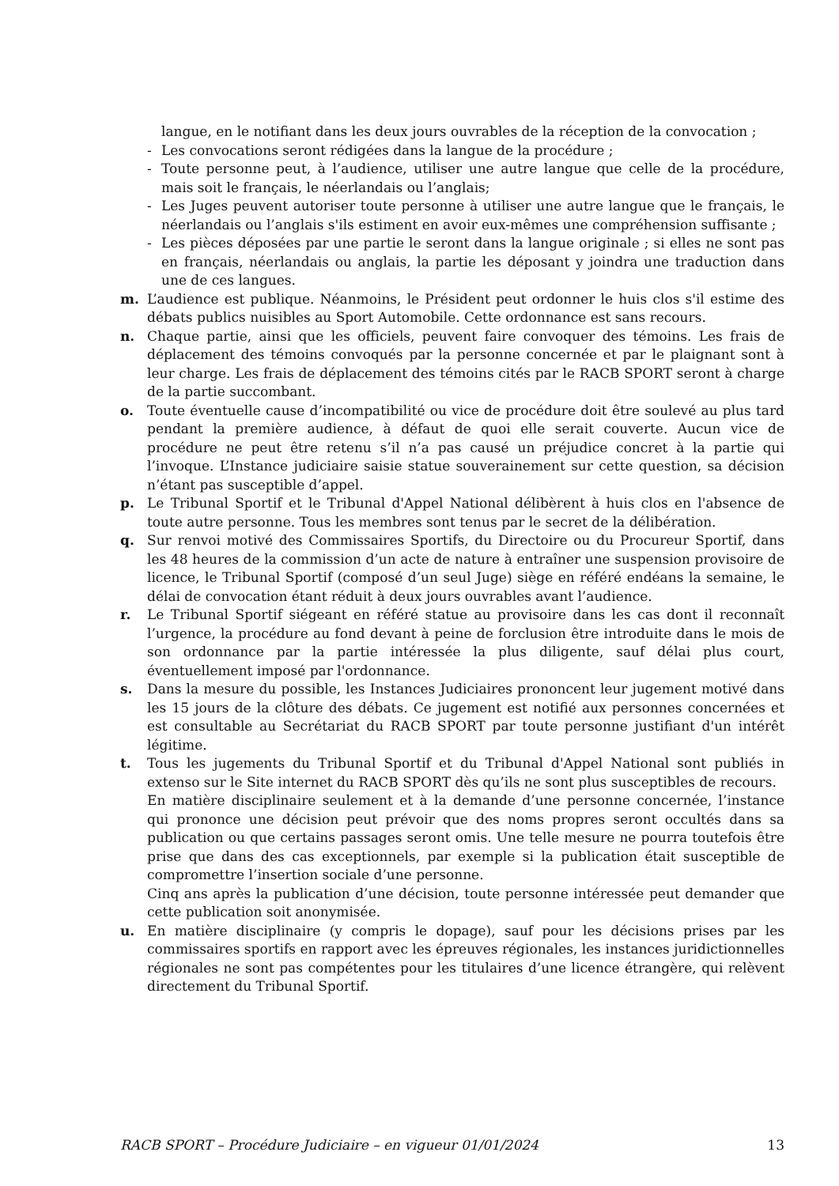langue, en le notifiant dans les deux jours ouvrables de la réception de la convocation ;
- Les convocations seront rédigées dans la langue de la procédure ;
- Toute personne peut, à l’audience, utiliser une autre langue que celle de la procédure, mais soit le français, le néerlandais ou l’anglais;
- Les Juges peuvent autoriser toute personne à utiliser une autre langue que le français, le néerlandais ou l’anglais s'ils estiment en avoir eux-mêmes une compréhension suffisante ;
- Les pièces déposées par une partie le seront dans la langue originale ; si elles ne sont pas en français, néerlandais ou anglais, la partie les déposant y joindra une traduction dans une de ces langues.
m. L’audience est publique. Néanmoins, le Président peut ordonner le huis clos s'il estime des débats publics nuisibles au Sport Automobile. Cette ordonnance est sans recours.
n. Chaque partie, ainsi que les officiels, peuvent faire convoquer des témoins. Les frais de déplacement des témoins convoqués par la personne concernée et par le plaignant sont à leur charge. Les frais de déplacement des témoins cités par le RACB SPORT seront à charge de la partie succombant.
o. Toute éventuelle cause d’incompatibilité ou vice de procédure doit être soulevé au plus tard pendant la première audience, à défaut de quoi elle serait couverte. Aucun vice de procédure ne peut être retenu s’il n’a pas causé un préjudice concret à la partie qui l’invoque. L’Instance judiciaire saisie statue souverainement sur cette question, sa décision n’étant pas susceptible d’appel.
p. Le Tribunal Sportif et le Tribunal d'Appel National délibèrent à huis clos en l'absence de toute autre personne. Tous les membres sont tenus par le secret de la délibération.
q. Sur renvoi motivé des Commissaires Sportifs, du Directoire ou du Procureur Sportif, dans les 48 heures de la commission d’un acte de nature à entraîner une suspension provisoire de licence, le Tribunal Sportif (composé d’un seul Juge) siège en référé endéans la semaine, le délai de convocation étant réduit à deux jours ouvrables avant l’audience.
r. Le Tribunal Sportif siégeant en référé statue au provisoire dans les cas dont il reconnaît l’urgence, la procédure au fond devant à peine de forclusion être introduite dans le mois de son ordonnance par la partie intéressée la plus diligente, sauf délai plus court, éventuellement imposé par l'ordonnance.
s. Dans la mesure du possible, les Instances Judiciaires prononcent leur jugement motivé dans les 15 jours de la clôture des débats. Ce jugement est notifié aux personnes concernées et est consultable au Secrétariat du RACB SPORT par toute personne justifiant d'un intérêt légitime.
t. Tous les jugements du Tribunal Sportif et du Tribunal d'Appel National sont publiés in extenso sur le Site internet du RACB SPORT dès qu’ils ne sont plus susceptibles de recours.
En matière disciplinaire seulement et à la demande d’une personne concernée, l’instance qui prononce une décision peut prévoir que des noms propres seront occultés dans sa publication ou que certains passages seront omis. Une telle mesure ne pourra toutefois être prise que dans des cas exceptionnels, par exemple si la publication était susceptible de compromettre l’insertion sociale d’une personne.
Cinq ans après la publication d’une décision, toute personne intéressée peut demander que cette publication soit anonymisée.
u. En matière disciplinaire (y compris le dopage), sauf pour les décisions prises par les commissaires sportifs en rapport avec les épreuves régionales, les instances juridictionnelles régionales ne sont pas compétentes pour les titulaires d’une licence étrangère, qui relèvent directement du Tribunal Sportif.
RACB SPORT – Procédure Judiciaire – en vigueur 01/01/2024 13